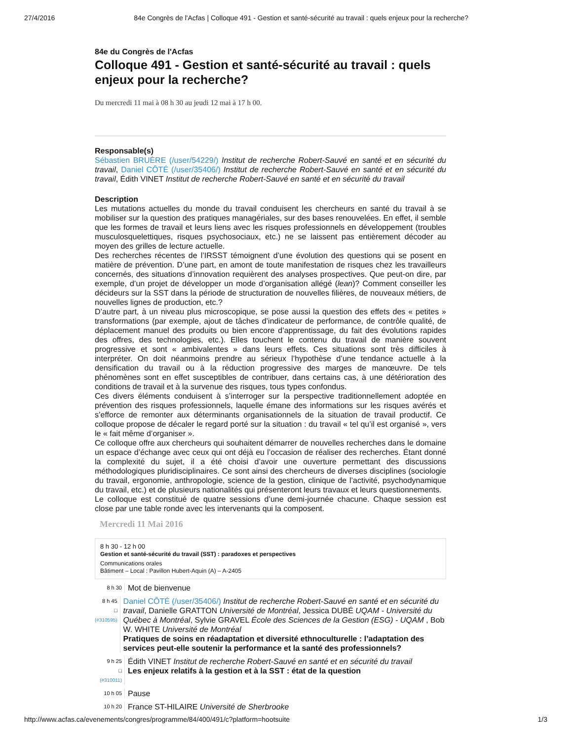27/4/2016 84e Congrès de l'Acfas | Colloque 491 - Gestion et santé-sécurité au travail : quels enjeux pour la recherche?
84e du Congrès de l'Acfas
Colloque 491 - Gestion et santé-sécurité au travail : quels enjeux pour la recherche?
Du mercredi 11 mai à 08 h 30 au jeudi 12 mai à 17 h 00.
Responsable(s)
Sébastien BRUÈRE (/user/54229/) Institut de recherche Robert-Sauvé en santé et en sécurité du travail, Daniel CÔTÉ (/user/35406/) Institut de recherche Robert-Sauvé en santé et en sécurité du travail, Édith VINET Institut de recherche Robert-Sauvé en santé et en sécurité du travail
Description
Les mutations actuelles du monde du travail conduisent les chercheurs en santé du travail à se mobiliser sur la question des pratiques managériales, sur des bases renouvelées. En effet, il semble que les formes de travail et leurs liens avec les risques professionnels en développement (troubles musculosquelettiques, risques psychosociaux, etc.) ne se laissent pas entièrement décoder au moyen des grilles de lecture actuelle.
Des recherches récentes de l’IRSST témoignent d’une évolution des questions qui se posent en matière de prévention. D’une part, en amont de toute manifestation de risques chez les travailleurs concernés, des situations d’innovation requièrent des analyses prospectives. Que peut-on dire, par exemple, d’un projet de développer un mode d’organisation allégé (lean)? Comment conseiller les décideurs sur la SST dans la période de structuration de nouvelles filières, de nouveaux métiers, de nouvelles lignes de production, etc.?
D’autre part, à un niveau plus microscopique, se pose aussi la question des effets des « petites » transformations (par exemple, ajout de tâches d’indicateur de performance, de contrôle qualité, de déplacement manuel des produits ou bien encore d’apprentissage, du fait des évolutions rapides des offres, des technologies, etc.). Elles touchent le contenu du travail de manière souvent progressive et sont « ambivalentes » dans leurs effets. Ces situations sont très difficiles à interpréter. On doit néanmoins prendre au sérieux l’hypothèse d’une tendance actuelle à la densification du travail ou à la réduction progressive des marges de manœuvre. De tels phénomènes sont en effet susceptibles de contribuer, dans certains cas, à une détérioration des conditions de travail et à la survenue des risques, tous types confondus.
Ces divers éléments conduisent à s’interroger sur la perspective traditionnellement adoptée en prévention des risques professionnels, laquelle émane des informations sur les risques avérés et s’efforce de remonter aux déterminants organisationnels de la situation de travail productif. Ce colloque propose de décaler le regard porté sur la situation : du travail « tel qu’il est organisé », vers le « fait même d’organiser ».
Ce colloque offre aux chercheurs qui souhaitent démarrer de nouvelles recherches dans le domaine un espace d’échange avec ceux qui ont déjà eu l’occasion de réaliser des recherches. Étant donné la complexité du sujet, il a été choisi d’avoir une ouverture permettant des discussions méthodologiques pluridisciplinaires. Ce sont ainsi des chercheurs de diverses disciplines (sociologie du travail, ergonomie, anthropologie, science de la gestion, clinique de l’activité, psychodynamique du travail, etc.) et de plusieurs nationalités qui présenteront leurs travaux et leurs questionnements.
Le colloque est constitué de quatre sessions d’une demi-journée chacune. Chaque session est close par une table ronde avec les intervenants qui la composent.
Mercredi 11 Mai 2016
8 h 30 - 12 h 00
Gestion et santé-sécurité du travail (SST) : paradoxes et perspectives
Communications orales
Bâtiment – Local : Pavillon Hubert-Aquin (A) – A-2405
8 h 30
Mot de bienvenue
8 h 45
□
(#310595)
Daniel CÔTÉ (/user/35406/) Institut de recherche Robert-Sauvé en santé et en sécurité du travail, Danielle GRATTON Université de Montréal, Jessica DUBÉ UQAM - Université du Québec à Montréal, Sylvie GRAVEL École des Sciences de la Gestion (ESG) - UQAM , Bob W. WHITE Université de Montréal
Pratiques de soins en réadaptation et diversité ethnoculturelle : l’adaptation des services peut-elle soutenir la performance et la santé des professionnels?
9 h 25
□
(#310011)
Édith VINET Institut de recherche Robert-Sauvé en santé et en sécurité du travail
Les enjeux relatifs à la gestion et à la SST : état de la question
10 h 05
Pause
10 h 20
France ST-HILAIRE Université de Sherbrooke
http://www.acfas.ca/evenements/congres/programme/84/400/491/c?platform=hootsuite 1/3